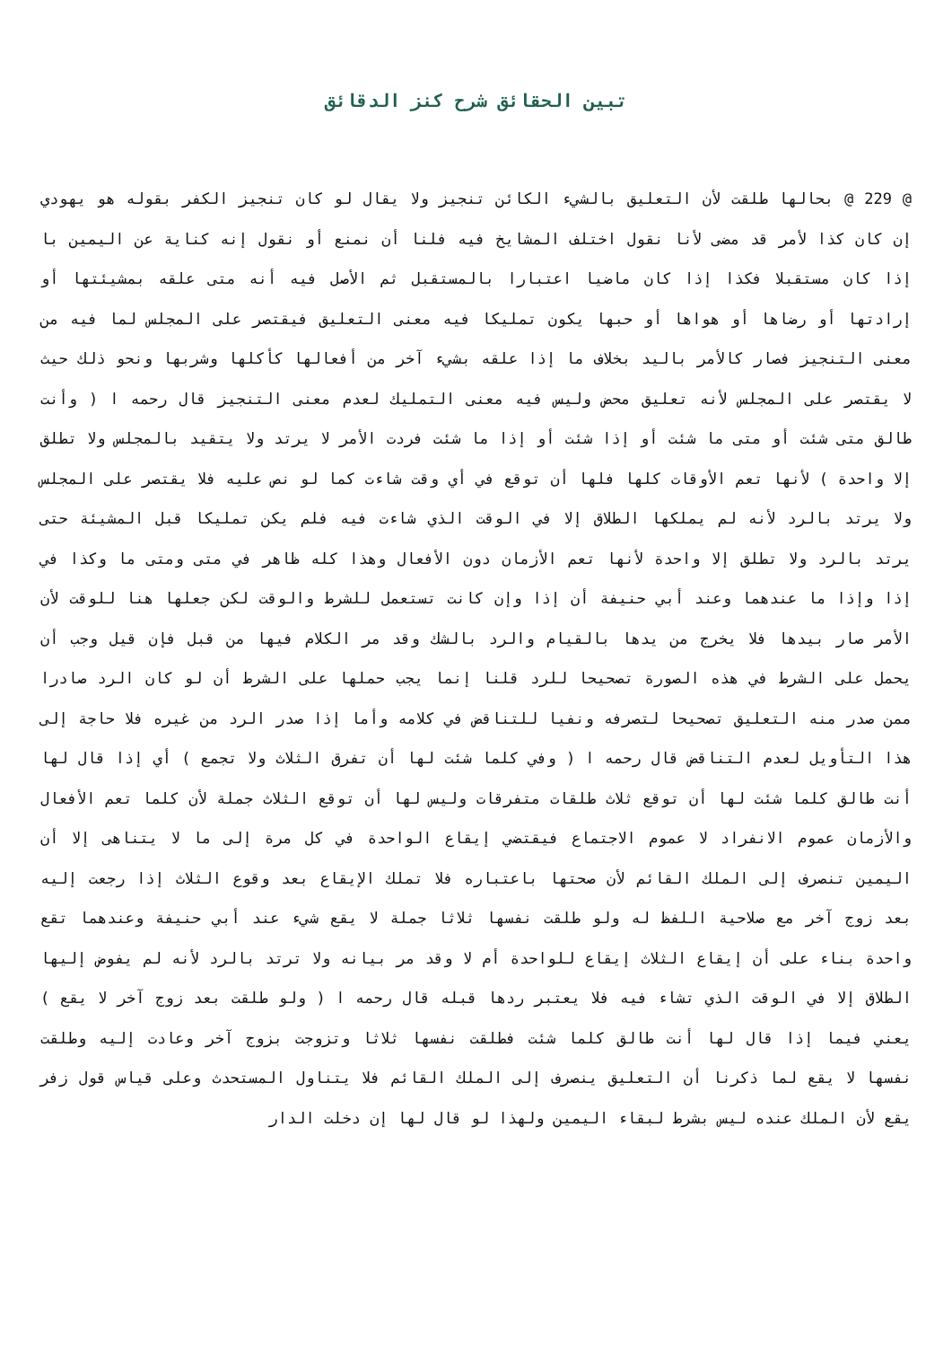تبين الحقائق شرح كنز الدقائق
@ 229 @ بحالها طلقت لأن التعليق بالشيء الكائن تنجيز ولا يقال لو كان تنجيز الكفر بقوله هو يهودي إن كان كذا لأمر قد مضى لأنا نقول اختلف المشايخ فيه فلنا أن نمنع أو نقول إنه كناية عن اليمين با إذا كان مستقبلا فكذا إذا كان ماضيا اعتبارا بالمستقبل ثم الأصل فيه أنه متى علقه بمشيئتها أو إرادتها أو رضاها أو هواها أو حبها يكون تمليكا فيه معنى التعليق فيقتصر على المجلس لما فيه من معنى التنجيز فصار كالأمر باليد بخلاف ما إذا علقه بشيء آخر من أفعالها كأكلها وشربها ونحو ذلك حيث لا يقتصر على المجلس لأنه تعليق محض وليس فيه معنى التمليك لعدم معنى التنجيز قال رحمه ا ( وأنت طالق متى شئت أو متى ما شئت أو إذا شئت أو إذا ما شئت فردت الأمر لا يرتد ولا يتقيد بالمجلس ولا تطلق إلا واحدة ) لأنها تعم الأوقات كلها فلها أن توقع في أي وقت شاءت كما لو نص عليه فلا يقتصر على المجلس ولا يرتد بالرد لأنه لم يملكها الطلاق إلا في الوقت الذي شاءت فيه فلم يكن تمليكا قبل المشيئة حتى يرتد بالرد ولا تطلق إلا واحدة لأنها تعم الأزمان دون الأفعال وهذا كله ظاهر في متى ومتى ما وكذا في إذا وإذا ما عندهما وعند أبي حنيفة أن إذا وإن كانت تستعمل للشرط والوقت لكن جعلها هنا للوقت لأن الأمر صار بيدها فلا يخرج من يدها بالقيام والرد بالشك وقد مر الكلام فيها من قبل فإن قيل وجب أن يحمل على الشرط في هذه الصورة تصحيحا للرد قلنا إنما يجب حملها على الشرط أن لو كان الرد صادرا ممن صدر منه التعليق تصحيحا لتصرفه ونفيا للتناقض في كلامه وأما إذا صدر الرد من غيره فلا حاجة إلى هذا التأويل لعدم التناقض قال رحمه ا ( وفي كلما شئت لها أن تفرق الثلاث ولا تجمع ) أي إذا قال لها أنت طالق كلما شئت لها أن توقع ثلاث طلقات متفرقات وليس لها أن توقع الثلاث جملة لأن كلما تعم الأفعال والأزمان عموم الانفراد لا عموم الاجتماع فيقتضي إيقاع الواحدة في كل مرة إلى ما لا يتناهى إلا أن اليمين تنصرف إلى الملك القائم لأن صحتها باعتباره فلا تملك الإيقاع بعد وقوع الثلاث إذا رجعت إليه بعد زوج آخر مع صلاحية اللفظ له ولو طلقت نفسها ثلاثا جملة لا يقع شيء عند أبي حنيفة وعندهما تقع واحدة بناء على أن إيقاع الثلاث إيقاع للواحدة أم لا وقد مر بيانه ولا ترتد بالرد لأنه لم يفوض إليها الطلاق إلا في الوقت الذي تشاء فيه فلا يعتبر ردها قبله قال رحمه ا ( ولو طلقت بعد زوج آخر لا يقع ) يعني فيما إذا قال لها أنت طالق كلما شئت فطلقت نفسها ثلاثا وتزوجت بزوج آخر وعادت إليه وطلقت نفسها لا يقع لما ذكرنا أن التعليق ينصرف إلى الملك القائم فلا يتناول المستحدث وعلى قياس قول زفر يقع لأن الملك عنده ليس بشرط لبقاء اليمين ولهذا لو قال لها إن دخلت الدار